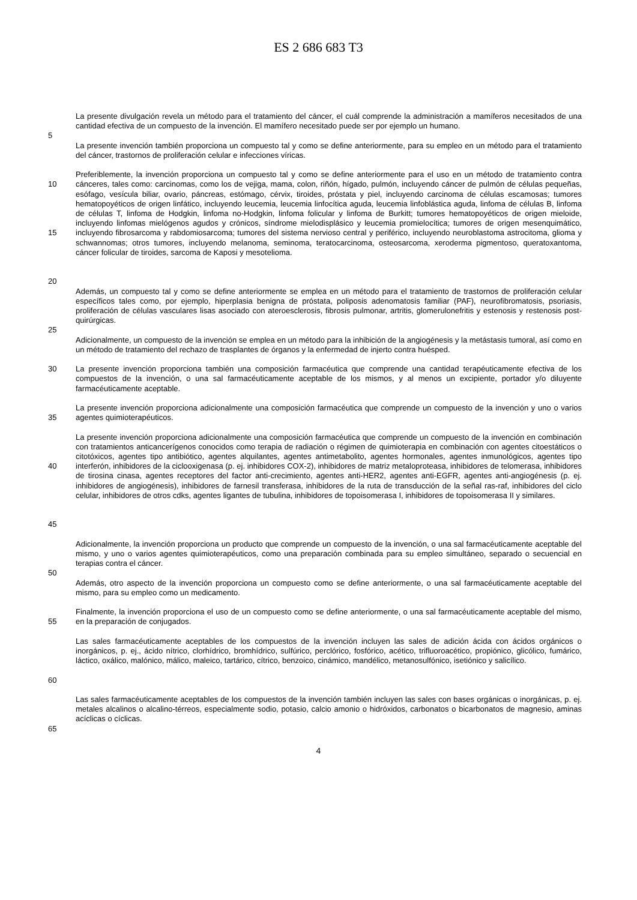ES 2 686 683 T3
La presente divulgación revela un método para el tratamiento del cáncer, el cuál comprende la administración a mamíferos necesitados de una cantidad efectiva de un compuesto de la invención. El mamífero necesitado puede ser por ejemplo un humano.
5
La presente invención también proporciona un compuesto tal y como se define anteriormente, para su empleo en un método para el tratamiento del cáncer, trastornos de proliferación celular e infecciones víricas.
10
15
Preferiblemente, la invención proporciona un compuesto tal y como se define anteriormente para el uso en un método de tratamiento contra cánceres, tales como: carcinomas, como los de vejiga, mama, colon, riñón, hígado, pulmón, incluyendo cáncer de pulmón de células pequeñas, esófago, vesícula biliar, ovario, páncreas, estómago, cérvix, tiroides, próstata y piel, incluyendo carcinoma de células escamosas; tumores hematopoyéticos de origen linfático, incluyendo leucemia, leucemia linfocítica aguda, leucemia linfoblástica aguda, linfoma de células B, linfoma de células T, linfoma de Hodgkin, linfoma no-Hodgkin, linfoma folicular y linfoma de Burkitt; tumores hematopoyéticos de origen mieloide, incluyendo linfomas mielógenos agudos y crónicos, síndrome mielodisplásico y leucemia promielocítica; tumores de origen mesenquimático, incluyendo fibrosarcoma y rabdomiosarcoma; tumores del sistema nervioso central y periférico, incluyendo neuroblastoma astrocitoma, glioma y schwannomas; otros tumores, incluyendo melanoma, seminoma, teratocarcinoma, osteosarcoma, xeroderma pigmentoso, queratoxantoma, cáncer folicular de tiroides, sarcoma de Kaposi y mesotelioma.
20
Además, un compuesto tal y como se define anteriormente se emplea en un método para el tratamiento de trastornos de proliferación celular específicos tales como, por ejemplo, hiperplasia benigna de próstata, poliposis adenomatosis familiar (PAF), neurofibromatosis, psoriasis, proliferación de células vasculares lisas asociado con ateroesclerosis, fibrosis pulmonar, artritis, glomerulonefritis y estenosis y restenosis post-quirúrgicas.
25
Adicionalmente, un compuesto de la invención se emplea en un método para la inhibición de la angiogénesis y la metástasis tumoral, así como en un método de tratamiento del rechazo de trasplantes de órganos y la enfermedad de injerto contra huésped.
30 La presente invención proporciona también una composición farmacéutica que comprende una cantidad terapéuticamente efectiva de los compuestos de la invención, o una sal farmacéuticamente aceptable de los mismos, y al menos un excipiente, portador y/o diluyente farmacéuticamente aceptable.
35 La presente invención proporciona adicionalmente una composición farmacéutica que comprende un compuesto de la invención y uno o varios agentes quimioterapéuticos.
40
45
La presente invención proporciona adicionalmente una composición farmacéutica que comprende un compuesto de la invención en combinación con tratamientos anticancerígenos conocidos como terapia de radiación o régimen de quimioterapia en combinación con agentes citoestáticos o citotóxicos, agentes tipo antibiótico, agentes alquilantes, agentes antimetabolito, agentes hormonales, agentes inmunológicos, agentes tipo interferón, inhibidores de la ciclooxigenasa (p. ej. inhibidores COX-2), inhibidores de matriz metaloproteasa, inhibidores de telomerasa, inhibidores de tirosina cinasa, agentes receptores del factor anti-crecimiento, agentes anti-HER2, agentes anti-EGFR, agentes anti-angiogénesis (p. ej. inhibidores de angiogénesis), inhibidores de farnesil transferasa, inhibidores de la ruta de transducción de la señal ras-raf, inhibidores del ciclo celular, inhibidores de otros cdks, agentes ligantes de tubulina, inhibidores de topoisomerasa I, inhibidores de topoisomerasa II y similares.
Adicionalmente, la invención proporciona un producto que comprende un compuesto de la invención, o una sal farmacéuticamente aceptable del mismo, y uno o varios agentes quimioterapéuticos, como una preparación combinada para su empleo simultáneo, separado o secuencial en terapias contra el cáncer.
50
Además, otro aspecto de la invención proporciona un compuesto como se define anteriormente, o una sal farmacéuticamente aceptable del mismo, para su empleo como un medicamento.
55 Finalmente, la invención proporciona el uso de un compuesto como se define anteriormente, o una sal farmacéuticamente aceptable del mismo, en la preparación de conjugados.
60 Las sales farmacéuticamente aceptables de los compuestos de la invención incluyen las sales de adición ácida con ácidos orgánicos o inorgánicos, p. ej., ácido nítrico, clorhídrico, bromhídrico, sulfúrico, perclórico, fosfórico, acético, trifluoroacético, propiónico, glicólico, fumárico, láctico, oxálico, malónico, málico, maleico, tartárico, cítrico, benzoico, cinámico, mandélico, metanosulfónico, isetiónico y salicílico.
Las sales farmacéuticamente aceptables de los compuestos de la invención también incluyen las sales con bases orgánicas o inorgánicas, p. ej. metales alcalinos o alcalino-térreos, especialmente sodio, potasio, calcio amonio o hidróxidos, carbonatos o bicarbonatos de magnesio, aminas acíclicas o cíclicas.
65
4